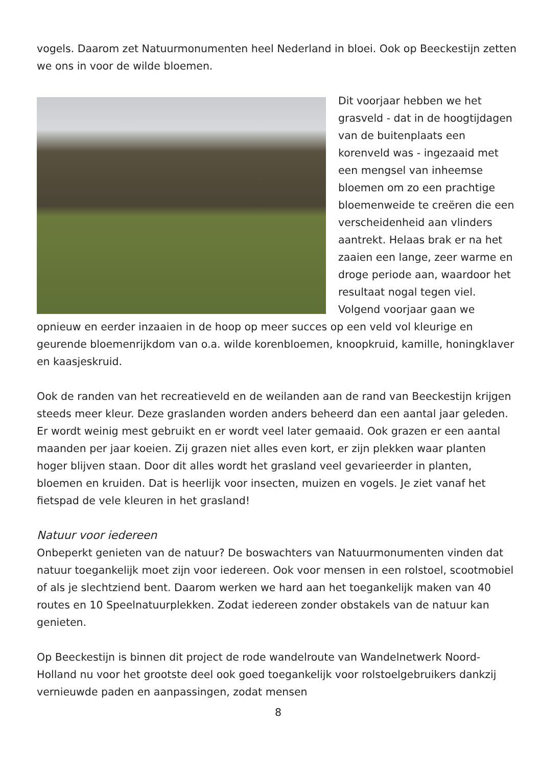vogels. Daarom zet Natuurmonumenten heel Nederland in bloei. Ook op Beeckestijn zetten we ons in voor de wilde bloemen.
Dit voorjaar hebben we het grasveld - dat in de hoogtijdagen van de buitenplaats een korenveld was - ingezaaid met een mengsel van inheemse bloemen om zo een prachtige bloemenweide te creëren die een verscheidenheid aan vlinders aantrekt. Helaas brak er na het zaaien een lange, zeer warme en droge periode aan, waardoor het resultaat nogal tegen viel.
Volgend voorjaar gaan we opnieuw en eerder inzaaien in de hoop op meer succes op een veld vol kleurige en geurende bloemenrijkdom van o.a. wilde korenbloemen, knoopkruid, kamille, honingklaver en kaasjeskruid.
Ook de randen van het recreatieveld en de weilanden aan de rand van Beeckestijn krijgen steeds meer kleur. Deze graslanden worden anders beheerd dan een aantal jaar geleden. Er wordt weinig mest gebruikt en er wordt veel later gemaaid. Ook grazen er een aantal maanden per jaar koeien. Zij grazen niet alles even kort, er zijn plekken waar planten hoger blijven staan. Door dit alles wordt het grasland veel gevarieerder in planten, bloemen en kruiden. Dat is heerlijk voor insecten, muizen en vogels. Je ziet vanaf het fietspad de vele kleuren in het grasland!
Natuur voor iedereen
Onbeperkt genieten van de natuur? De boswachters van Natuurmonumenten vinden dat natuur toegankelijk moet zijn voor iedereen. Ook voor mensen in een rolstoel, scootmobiel of als je slechtziend bent. Daarom werken we hard aan het toegankelijk maken van 40 routes en 10 Speelnatuurplekken. Zodat iedereen zonder obstakels van de natuur kan genieten.
Op Beeckestijn is binnen dit project de rode wandelroute van Wandelnetwerk Noord-Holland nu voor het grootste deel ook goed toegankelijk voor rolstoelgebruikers dankzij vernieuwde paden en aanpassingen, zodat mensen
8